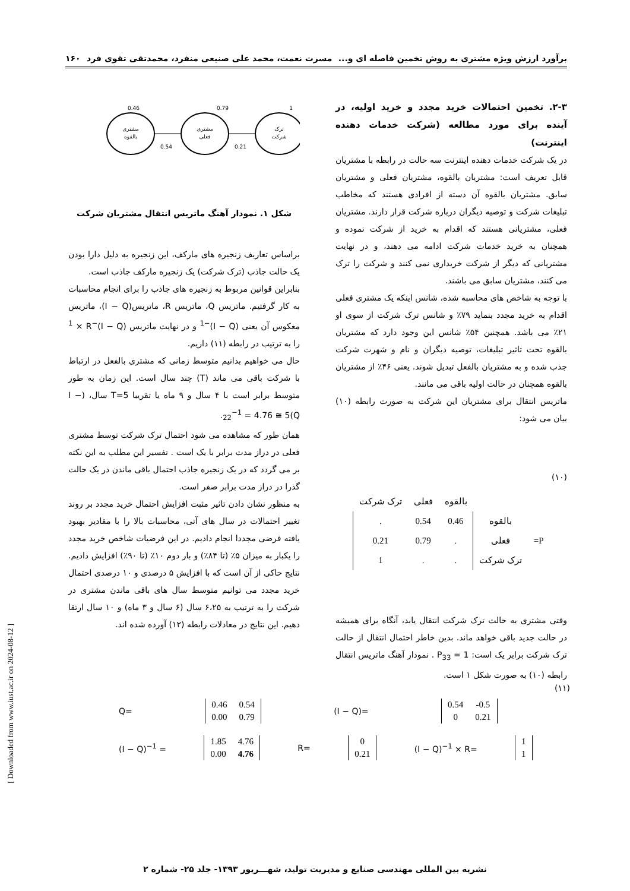برآورد ارزش ویژه مشتری به روش تخمین فاصله ای و... مسرت نعمت، محمد علی صنیعی منفرد، محمدتقی تقوی فرد ۱۶۰
۲-۳. تخمین احتمالات خرید مجدد و خرید اولیه، در آینده برای مورد مطالعه (شرکت خدمات دهنده اینترنت)
در یک شرکت خدمات دهنده اینترنت سه حالت در رابطه با مشتریان قابل تعریف است: مشتریان بالقوه، مشتریان فعلی و مشتریان سابق. مشتریان بالقوه آن دسته از افرادی هستند که مخاطب تبلیغات شرکت و توصیه دیگران درباره شرکت قرار دارند. مشتریان فعلی، مشتریانی هستند که اقدام به خرید از شرکت نموده و همچنان به خرید خدمات شرکت ادامه می دهند، و در نهایت مشتریانی که دیگر از شرکت خریداری نمی کنند و شرکت را ترک می کنند، مشتریان سابق می باشند.
با توجه به شاخص های محاسبه شده، شانس اینکه یک مشتری فعلی اقدام به خرید مجدد بنماید ۷۹٪ و شانس ترک شرکت از سوی او ۲۱٪ می باشد. همچنین ۵۴٪ شانس این وجود دارد که مشتریان بالقوه تحت تاثیر تبلیغات، توصیه دیگران و نام و شهرت شرکت جذب شده و به مشتریان بالفعل تبدیل شوند. یعنی ۴۶٪ از مشتریان بالقوه همچنان در حالت اولیه باقی می مانند.
ماتریس انتقال برای مشتریان این شرکت به صورت رابطه (۱۰) بیان می شود:
(۱۰)
| | | بالقوه | فعلی | ترک شرکت |
| P= | بالقوه | 0.46 | 0.54 | . |
| | فعلی | . | 0.79 | 0.21 |
| | ترک شرکت | . | . | 1 |
وقتی مشتری به حالت ترک شرکت انتقال یابد، آنگاه برای همیشه در حالت جدید باقی خواهد ماند. بدین خاطر احتمال انتقال از حالت ترک شرکت برابر یک است: P<sub>33</sub> = 1 . نمودار آهنگ ماتریس انتقال رابطه (۱۰) به صورت شکل ۱ است.
0.46
0.79
1
مشتری
بالقوه
مشتری
فعلی
ترک
شرکت
0.54
0.21
شکل ۱. نمودار آهنگ ماتریس انتقال مشتریان شرکت
براساس تعاریف زنجیره های مارکف، این زنجیره به دلیل دارا بودن یک حالت جاذب (ترک شرکت) یک زنجیره مارکف جاذب است.
بنابراین قوانین مربوط به زنجیره های جاذب را برای انجام محاسبات به کار گرفتیم. ماتریس Q، ماتریس R، ماتریس(I − Q)، ماتریس معکوس آن یعنی (I − Q)<sup>−1</sup> و در نهایت ماتریس (I − Q)<sup>−1</sup> × R را به ترتیب در رابطه (۱۱) داریم.
حال می خواهیم بدانیم متوسط زمانی که مشتری بالفعل در ارتباط با شرکت باقی می ماند (T) چند سال است. این زمان به طور متوسط برابر است با ۴ سال و ۹ ماه یا تقریبا T=5 سال، (I − Q)<sub>22</sub><sup>−1</sup> = 4.76 ≅ 5.
همان طور که مشاهده می شود احتمال ترک شرکت توسط مشتری فعلی در دراز مدت برابر با یک است . تفسیر این مطلب به این نکته بر می گردد که در یک زنجیره جاذب احتمال باقی ماندن در یک حالت گذرا در دراز مدت برابر صفر است.
به منظور نشان دادن تاثیر مثبت افزایش احتمال خرید مجدد بر روند تغییر احتمالات در سال های آتی، محاسبات بالا را با مقادیر بهبود یافته فرضی مجددا انجام دادیم. در این فرضیات شاخص خرید مجدد را یکبار به میزان ۵٪ (تا ۸۴٪) و بار دوم ۱۰٪ (تا ۹۰٪) افزایش دادیم. نتایج حاکی از آن است که با افزایش ۵ درصدی و ۱۰ درصدی احتمال خرید مجدد می توانیم متوسط سال های باقی ماندن مشتری در شرکت را به ترتیب به ۶،۲۵ سال (۶ سال و ۳ ماه) و ۱۰ سال ارتقا دهیم. این نتایج در معادلات رابطه (۱۲) آورده شده اند.
(۱۱)
Q=
| 0.46 | 0.54 |
| 0.00 | 0.79 |
(I − Q)=
| 0.54 | -0.5 |
| 0 | 0.21 |
(I − Q)<sup>−1</sup> =
| 1.85 | 4.76 |
| 0.00 | 4.76 |
R=
| 0 |
| 0.21 |
(I − Q)<sup>−1</sup> × R=
| 1 |
| 1 |
[ Downloaded from www.iust.ac.ir on 2024-08-12 ]
نشریه بین المللی مهندسی صنایع و مدیریت تولید، شهـــریور ۱۳۹۳- جلد ۲۵- شماره ۲